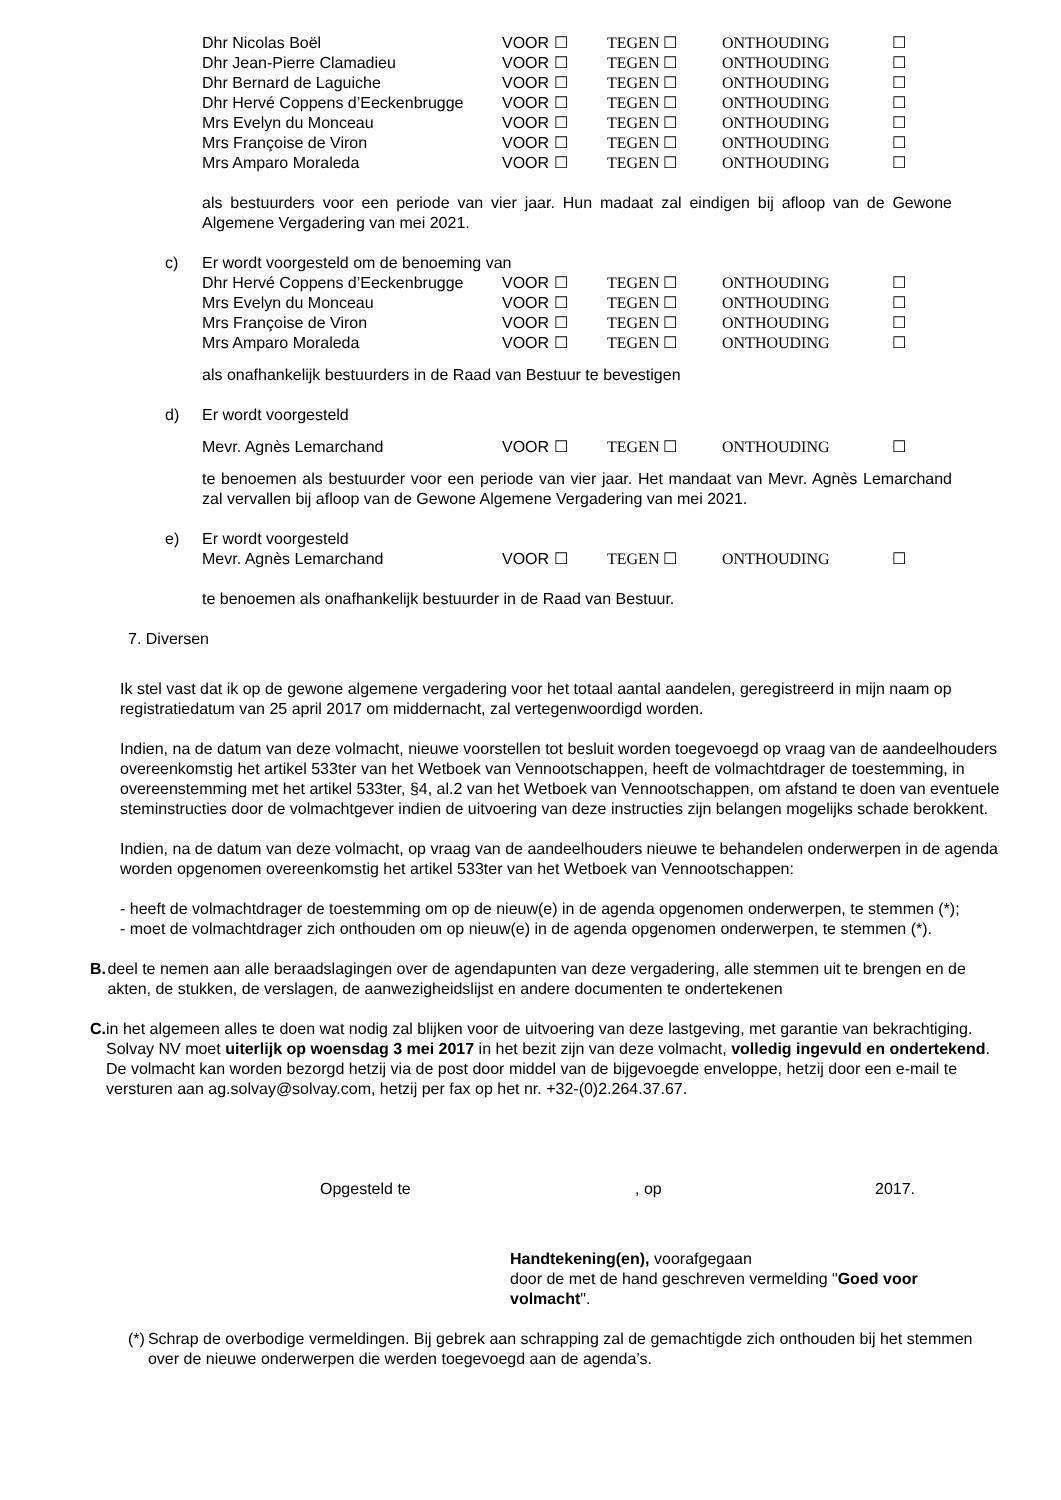Dhr Nicolas Boël VOOR ☐ TEGEN ☐ ONTHOUDING ☐
Dhr Jean-Pierre Clamadieu VOOR ☐ TEGEN ☐ ONTHOUDING ☐
Dhr Bernard de Laguiche VOOR ☐ TEGEN ☐ ONTHOUDING ☐
Dhr Hervé Coppens d’Eeckenbrugge VOOR ☐ TEGEN ☐ ONTHOUDING ☐
Mrs Evelyn du Monceau VOOR ☐ TEGEN ☐ ONTHOUDING ☐
Mrs Françoise de Viron VOOR ☐ TEGEN ☐ ONTHOUDING ☐
Mrs Amparo Moraleda VOOR ☐ TEGEN ☐ ONTHOUDING ☐
als bestuurders voor een periode van vier jaar. Hun madaat zal eindigen bij afloop van de Gewone Algemene Vergadering van mei 2021.
c) Er wordt voorgesteld om de benoeming van
Dhr Hervé Coppens d’Eeckenbrugge VOOR ☐ TEGEN ☐ ONTHOUDING ☐
Mrs Evelyn du Monceau VOOR ☐ TEGEN ☐ ONTHOUDING ☐
Mrs Françoise de Viron VOOR ☐ TEGEN ☐ ONTHOUDING ☐
Mrs Amparo Moraleda VOOR ☐ TEGEN ☐ ONTHOUDING ☐
als onafhankelijk bestuurders in de Raad van Bestuur te bevestigen
d) Er wordt voorgesteld
Mevr. Agnès Lemarchand VOOR ☐ TEGEN ☐ ONTHOUDING ☐
te benoemen als bestuurder voor een periode van vier jaar. Het mandaat van Mevr. Agnès Lemarchand zal vervallen bij afloop van de Gewone Algemene Vergadering van mei 2021.
e) Er wordt voorgesteld
Mevr. Agnès Lemarchand VOOR ☐ TEGEN ☐ ONTHOUDING ☐
te benoemen als onafhankelijk bestuurder in de Raad van Bestuur.
7. Diversen
Ik stel vast dat ik op de gewone algemene vergadering voor het totaal aantal aandelen, geregistreerd in mijn naam op registratiedatum van 25 april 2017 om middernacht, zal vertegenwoordigd worden.
Indien, na de datum van deze volmacht, nieuwe voorstellen tot besluit worden toegevoegd op vraag van de aandeelhouders overeenkomstig het artikel 533ter van het Wetboek van Vennootschappen, heeft de volmachtdrager de toestemming, in overeenstemming met het artikel 533ter, §4, al.2 van het Wetboek van Vennootschappen, om afstand te doen van eventuele steminstructies door de volmachtgever indien de uitvoering van deze instructies zijn belangen mogelijks schade berokkent.
Indien, na de datum van deze volmacht, op vraag van de aandeelhouders nieuwe te behandelen onderwerpen in de agenda worden opgenomen overeenkomstig het artikel 533ter van het Wetboek van Vennootschappen:
- heeft de volmachtdrager de toestemming om op de nieuw(e) in de agenda opgenomen onderwerpen, te stemmen (*);
- moet de volmachtdrager zich onthouden om op nieuw(e) in de agenda opgenomen onderwerpen, te stemmen (*).
B. deel te nemen aan alle beraadslagingen over de agendapunten van deze vergadering, alle stemmen uit te brengen en de akten, de stukken, de verslagen, de aanwezigheidslijst en andere documenten te ondertekenen
C. in het algemeen alles te doen wat nodig zal blijken voor de uitvoering van deze lastgeving, met garantie van bekrachtiging.
Solvay NV moet uiterlijk op woensdag 3 mei 2017 in het bezit zijn van deze volmacht, volledig ingevuld en ondertekend. De volmacht kan worden bezorgd hetzij via de post door middel van de bijgevoegde enveloppe, hetzij door een e-mail te versturen aan ag.solvay@solvay.com, hetzij per fax op het nr. +32-(0)2.264.37.67.
Opgesteld te, op 2017.
Handtekening(en), voorafgegaan
door de met de hand geschreven vermelding "Goed voor volmacht".
(*) Schrap de overbodige vermeldingen. Bij gebrek aan schrapping zal de gemachtigde zich onthouden bij het stemmen over de nieuwe onderwerpen die werden toegevoegd aan de agenda’s.